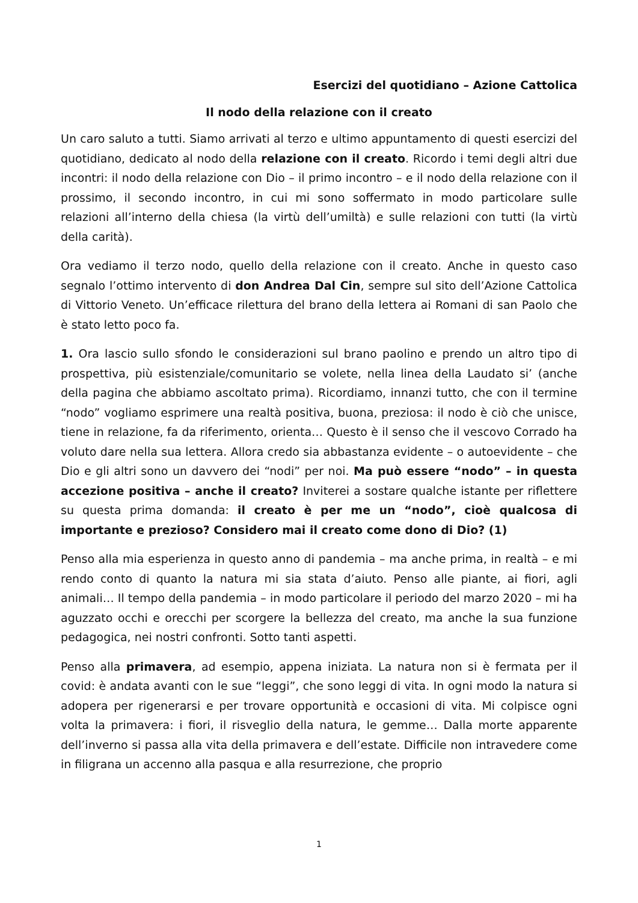Esercizi del quotidiano – Azione Cattolica
Il nodo della relazione con il creato
Un caro saluto a tutti. Siamo arrivati al terzo e ultimo appuntamento di questi esercizi del quotidiano, dedicato al nodo della relazione con il creato. Ricordo i temi degli altri due incontri: il nodo della relazione con Dio – il primo incontro – e il nodo della relazione con il prossimo, il secondo incontro, in cui mi sono soffermato in modo particolare sulle relazioni all’interno della chiesa (la virtù dell’umiltà) e sulle relazioni con tutti (la virtù della carità).
Ora vediamo il terzo nodo, quello della relazione con il creato. Anche in questo caso segnalo l’ottimo intervento di don Andrea Dal Cin, sempre sul sito dell’Azione Cattolica di Vittorio Veneto. Un’efficace rilettura del brano della lettera ai Romani di san Paolo che è stato letto poco fa.
1. Ora lascio sullo sfondo le considerazioni sul brano paolino e prendo un altro tipo di prospettiva, più esistenziale/comunitario se volete, nella linea della Laudato si’ (anche della pagina che abbiamo ascoltato prima). Ricordiamo, innanzi tutto, che con il termine “nodo” vogliamo esprimere una realtà positiva, buona, preziosa: il nodo è ciò che unisce, tiene in relazione, fa da riferimento, orienta… Questo è il senso che il vescovo Corrado ha voluto dare nella sua lettera. Allora credo sia abbastanza evidente – o autoevidente – che Dio e gli altri sono un davvero dei “nodi” per noi. Ma può essere “nodo” – in questa accezione positiva – anche il creato? Inviterei a sostare qualche istante per riflettere su questa prima domanda: il creato è per me un “nodo”, cioè qualcosa di importante e prezioso? Considero mai il creato come dono di Dio? (1)
Penso alla mia esperienza in questo anno di pandemia – ma anche prima, in realtà – e mi rendo conto di quanto la natura mi sia stata d’aiuto. Penso alle piante, ai fiori, agli animali… Il tempo della pandemia – in modo particolare il periodo del marzo 2020 – mi ha aguzzato occhi e orecchi per scorgere la bellezza del creato, ma anche la sua funzione pedagogica, nei nostri confronti. Sotto tanti aspetti.
Penso alla primavera, ad esempio, appena iniziata. La natura non si è fermata per il covid: è andata avanti con le sue “leggi”, che sono leggi di vita. In ogni modo la natura si adopera per rigenerarsi e per trovare opportunità e occasioni di vita. Mi colpisce ogni volta la primavera: i fiori, il risveglio della natura, le gemme… Dalla morte apparente dell’inverno si passa alla vita della primavera e dell’estate. Difficile non intravedere come in filigrana un accenno alla pasqua e alla resurrezione, che proprio
1